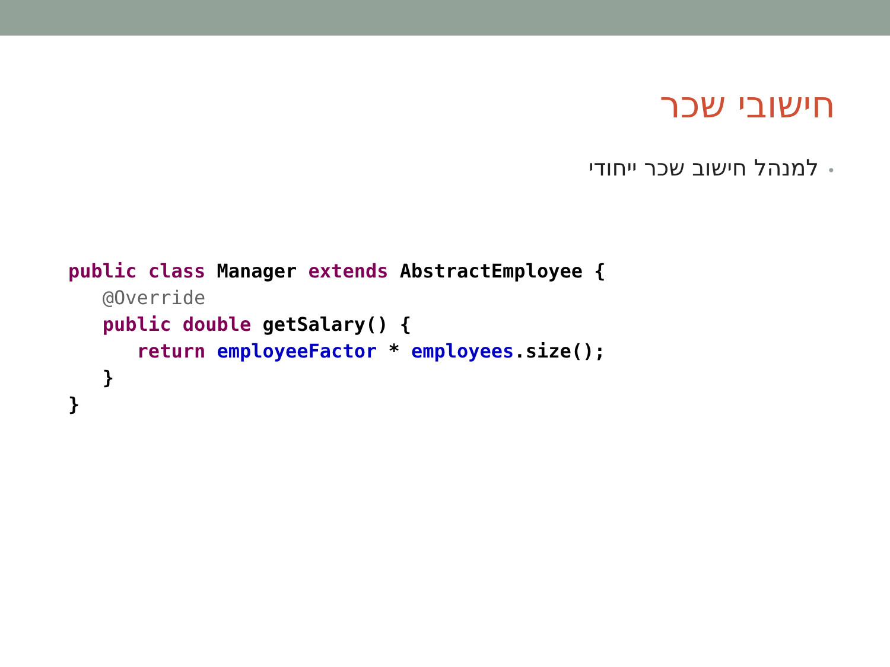חישובי שכר
•למנהל חישוב שכר ייחודי
public class Manager extends AbstractEmployee {
   @Override
   public double getSalary() {
      return employeeFactor * employees.size();
   }
}